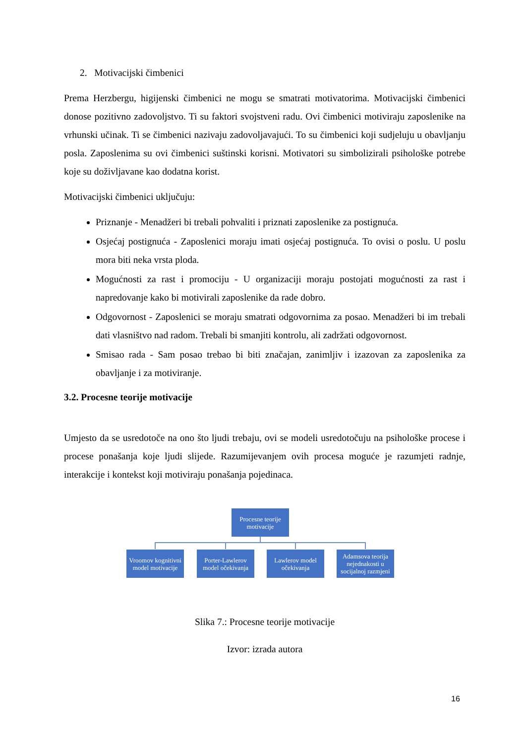2. Motivacijski čimbenici
Prema Herzbergu, higijenski čimbenici ne mogu se smatrati motivatorima. Motivacijski čimbenici donose pozitivno zadovoljstvo. Ti su faktori svojstveni radu. Ovi čimbenici motiviraju zaposlenike na vrhunski učinak. Ti se čimbenici nazivaju zadovoljavajući. To su čimbenici koji sudjeluju u obavljanju posla. Zaposlenima su ovi čimbenici suštinski korisni. Motivatori su simbolizirali psihološke potrebe koje su doživljavane kao dodatna korist.
Motivacijski čimbenici uključuju:
Priznanje - Menadžeri bi trebali pohvaliti i priznati zaposlenike za postignuća.
Osjećaj postignuća - Zaposlenici moraju imati osjećaj postignuća. To ovisi o poslu. U poslu mora biti neka vrsta ploda.
Mogućnosti za rast i promociju - U organizaciji moraju postojati mogućnosti za rast i napredovanje kako bi motivirali zaposlenike da rade dobro.
Odgovornost - Zaposlenici se moraju smatrati odgovornima za posao. Menadžeri bi im trebali dati vlasništvo nad radom. Trebali bi smanjiti kontrolu, ali zadržati odgovornost.
Smisao rada - Sam posao trebao bi biti značajan, zanimljiv i izazovan za zaposlenika za obavljanje i za motiviranje.
3.2. Procesne teorije motivacije
Umjesto da se usredotoče na ono što ljudi trebaju, ovi se modeli usredotočuju na psihološke procese i procese ponašanja koje ljudi slijede. Razumijevanjem ovih procesa moguće je razumjeti radnje, interakcije i kontekst koji motiviraju ponašanja pojedinaca.
Procesne teorije motivacije
Vroomov kognitivni model motivacije
Porter-Lawlerov model očekivanja
Lawlerov model očekivanja
Adamsova teorija nejednakosti u socijalnoj razmjeni
Slika 7.: Procesne teorije motivacije
Izvor: izrada autora
16